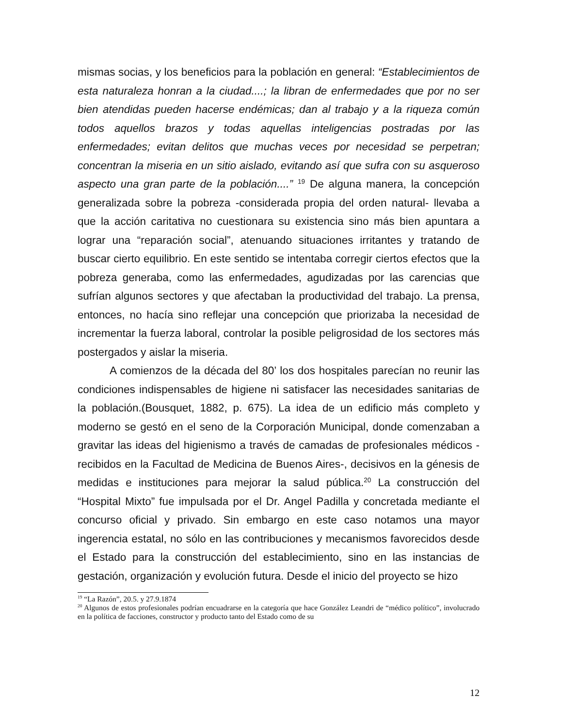mismas socias, y los beneficios para la población en general: “Establecimientos de esta naturaleza honran a la ciudad....; la libran de enfermedades que por no ser bien atendidas pueden hacerse endémicas; dan al trabajo y a la riqueza común todos aquellos brazos y todas aquellas inteligencias postradas por las enfermedades; evitan delitos que muchas veces por necesidad se perpetran; concentran la miseria en un sitio aislado, evitando así que sufra con su asqueroso aspecto una gran parte de la población....” <sup>19</sup> De alguna manera, la concepción generalizada sobre la pobreza -considerada propia del orden natural- llevaba a que la acción caritativa no cuestionara su existencia sino más bien apuntara a lograr una “reparación social”, atenuando situaciones irritantes y tratando de buscar cierto equilibrio. En este sentido se intentaba corregir ciertos efectos que la pobreza generaba, como las enfermedades, agudizadas por las carencias que sufrían algunos sectores y que afectaban la productividad del trabajo. La prensa, entonces, no hacía sino reflejar una concepción que priorizaba la necesidad de incrementar la fuerza laboral, controlar la posible peligrosidad de los sectores más postergados y aislar la miseria.
A comienzos de la década del 80’ los dos hospitales parecían no reunir las condiciones indispensables de higiene ni satisfacer las necesidades sanitarias de la población.(Bousquet, 1882, p. 675). La idea de un edificio más completo y moderno se gestó en el seno de la Corporación Municipal, donde comenzaban a gravitar las ideas del higienismo a través de camadas de profesionales médicos -recibidos en la Facultad de Medicina de Buenos Aires-, decisivos en la génesis de medidas e instituciones para mejorar la salud pública.<sup>20</sup> La construcción del “Hospital Mixto” fue impulsada por el Dr. Angel Padilla y concretada mediante el concurso oficial y privado. Sin embargo en este caso notamos una mayor ingerencia estatal, no sólo en las contribuciones y mecanismos favorecidos desde el Estado para la construcción del establecimiento, sino en las instancias de gestación, organización y evolución futura. Desde el inicio del proyecto se hizo
<sup>19</sup> “La Razón”, 20.5. y 27.9.1874
<sup>20</sup> Algunos de estos profesionales podrían encuadrarse en la categoría que hace González Leandri de “médico político”, involucrado en la política de facciones, constructor y producto tanto del Estado como de su
12